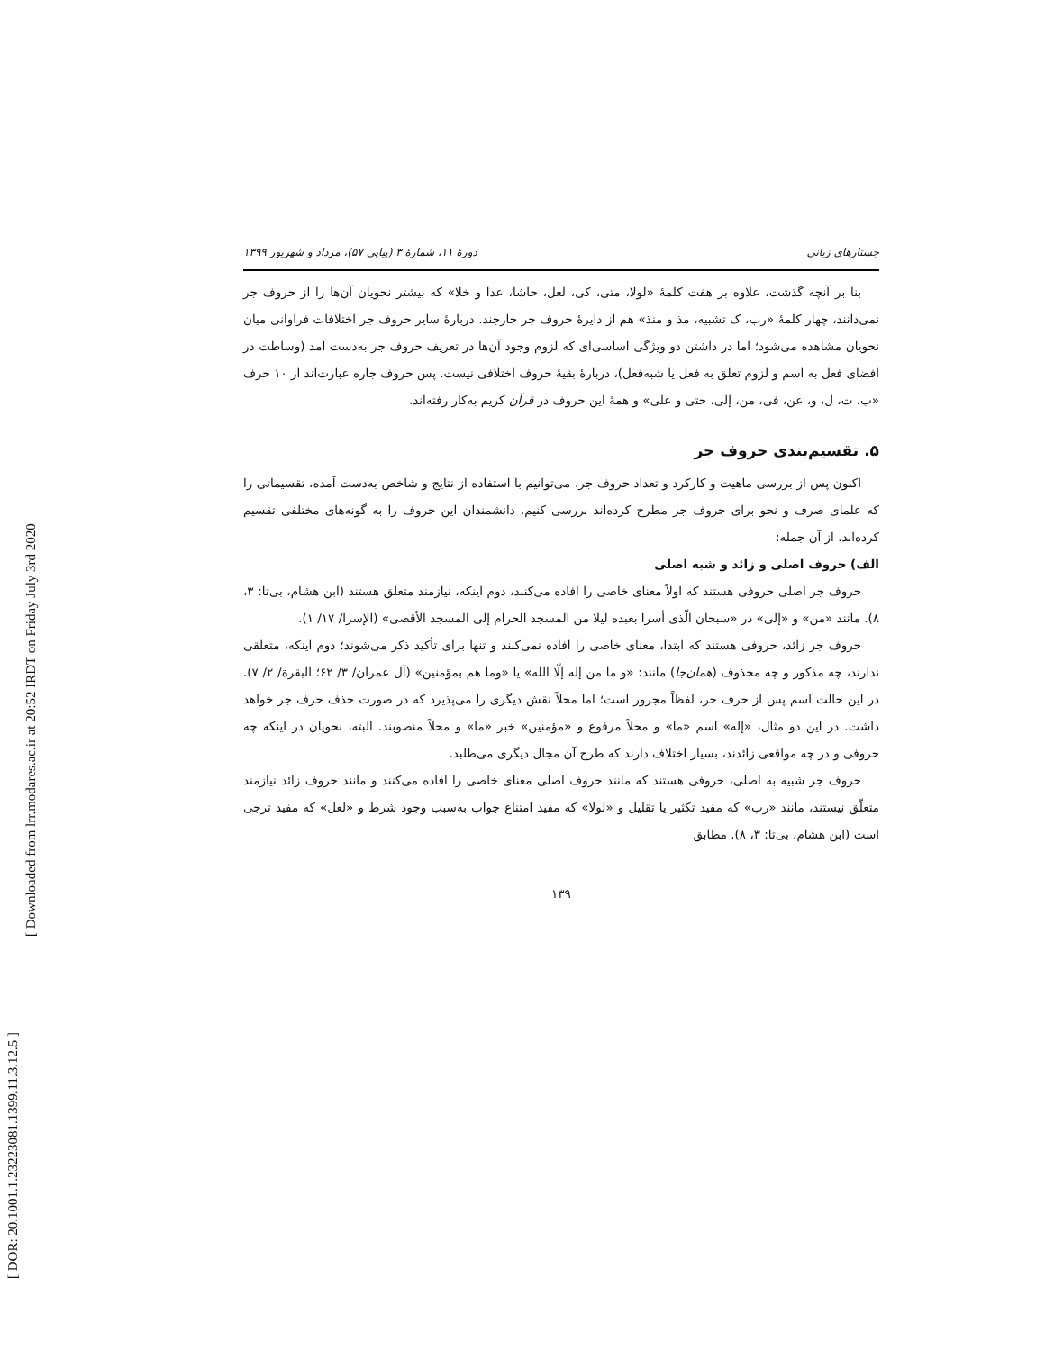[ DOR: 20.1001.1.23223081.1399.11.3.12.5 ]
[ Downloaded from lrr.modares.ac.ir at 20:52 IRDT on Friday July 3rd 2020
جستارهای زبانی دورهٔ ۱۱، شمارهٔ ۳ (پیاپی ۵۷)، مرداد و شهریور ۱۳۹۹
بنا بر آنچه گذشت، علاوه بر هفت کلمهٔ «لولا، متی، کی، لعل، حاشا، عدا و خلا» که بیشتر نحویان آن‌ها را از حروف جر نمی‌دانند، چهار کلمهٔ «رب، ک تشبیه، مذ و منذ» هم از دایرهٔ حروف جر خارجند. دربارهٔ سایر حروف جر اختلافات فراوانی میان نحویان مشاهده می‌شود؛ اما در داشتن دو ویژگی اساسی‌ای که لزوم وجود آن‌ها در تعریف حروف جر به‌دست آمد (وساطت در افضای فعل به اسم و لزوم تعلق به فعل یا شبه‌فعل)، دربارهٔ بقیهٔ حروف اختلافی نیست. پس حروف جاره عبارت‌اند از ۱۰ حرف «ب، ت، ل، و، عن، فی، من، إلی، حتی و علی» و همهٔ این حروف در قرآن کریم به‌کار رفته‌اند.
۵. تقسیم‌بندی حروف جر
اکنون پس از بررسی ماهیت و کارکرد و تعداد حروف جر، می‌توانیم با استفاده از نتایج و شاخص به‌دست آمده، تقسیماتی را که علمای صرف و نحو برای حروف جر مطرح کرده‌اند بررسی کنیم. دانشمندان این حروف را به گونه‌های مختلفی تقسیم کرده‌اند. از آن جمله:
الف) حروف اصلی و زائد و شبه اصلی
حروف جر اصلی حروفی هستند که اولاً معنای خاصی را افاده می‌کنند، دوم اینکه، نیازمند متعلق هستند (ابن هشام، بی‌تا: ۳، ۸). مانند «من» و «إلی» در «سبحان الّذی أسرا بعبده لیلا من المسجد الحرام إلی المسجد الأقصی» (الإسرا/ ۱۷/ ۱).
حروف جر زائد، حروفی هستند که ابتدا، معنای خاصی را افاده نمی‌کنند و تنها برای تأکید ذکر می‌شوند؛ دوم اینکه، متعلقی ندارند، چه مذکور و چه محذوف (همان‌جا) مانند: «و ما من إله إلّا الله» یا «وما هم بمؤمنین» (آل عمران/ ۳/ ۶۲؛ البقرة/ ۲/ ۷). در این حالت اسم پس از حرف جر، لفظاً مجرور است؛ اما محلاً نقش دیگری را می‌پذیرد که در صورت حذف حرف جر خواهد داشت. در این دو مثال، «إله» اسم «ما» و محلاً مرفوع و «مؤمنین» خبر «ما» و محلاً منصوبند. البته، نحویان در اینکه چه حروفی و در چه مواقعی زائدند، بسیار اختلاف دارند که طرح آن مجال دیگری می‌طلبد.
حروف جر شبیه به اصلی، حروفی هستند که مانند حروف اصلی معنای خاصی را افاده می‌کنند و مانند حروف زائد نیازمند متعلّق نیستند، مانند «رب» که مفید تکثیر یا تقلیل و «لولا» که مفید امتناع جواب به‌سبب وجود شرط و «لعل» که مفید ترجی است (ابن هشام، بی‌تا: ۳، ۸). مطابق
۱۳۹